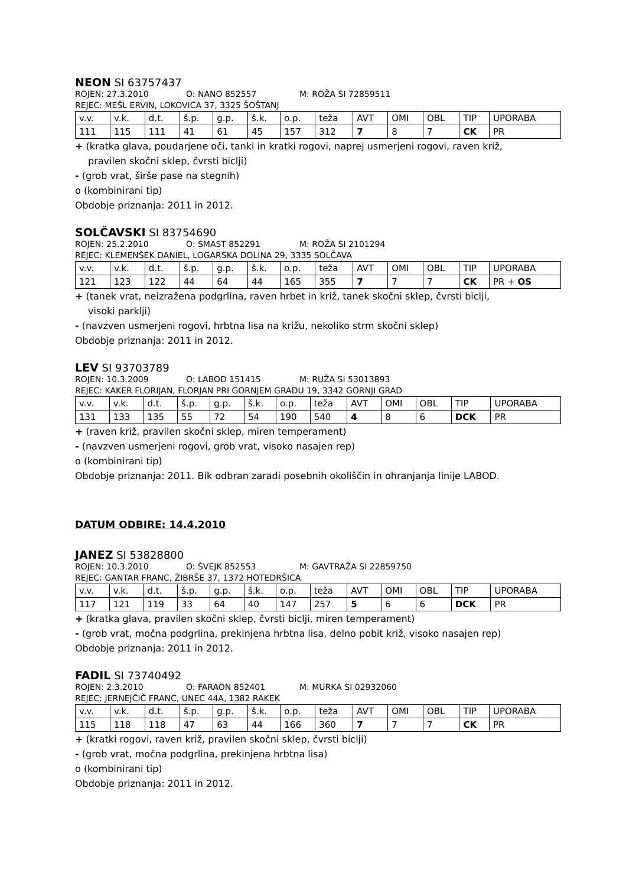NEON SI 63757437
ROJEN: 27.3.2010 O: NANO 852557 M: ROŽA SI 72859511
REJEC: MEŠL ERVIN, LOKOVICA 37, 3325 ŠOŠTANJ
| v.v. | v.k. | d.t. | š.p. | g.p. | š.k. | o.p. | teža | AVT | OMI | OBL | TIP | UPORABA |
| 111 | 115 | 111 | 41 | 61 | 45 | 157 | 312 | 7 | 8 | 7 | CK | PR |
+ (kratka glava, poudarjene oči, tanki in kratki rogovi, naprej usmerjeni rogovi, raven križ,
pravilen skočni sklep, čvrsti biclji)
- (grob vrat, širše pase na stegnih)
o (kombinirani tip)
Obdobje priznanja: 2011 in 2012.
SOLČAVSKI SI 83754690
ROJEN: 25.2.2010 O: SMAST 852291 M: ROŽA SI 2101294
REJEC: KLEMENŠEK DANIEL, LOGARSKA DOLINA 29, 3335 SOLČAVA
| v.v. | v.k. | d.t. | š.p. | g.p. | š.k. | o.p. | teža | AVT | OMI | OBL | TIP | UPORABA |
| 121 | 123 | 122 | 44 | 64 | 44 | 165 | 355 | 7 | 7 | 7 | CK | PR + OS |
+ (tanek vrat, neizražena podgrlina, raven hrbet in križ, tanek skočni sklep, čvrsti biclji,
visoki parklji)
- (navzven usmerjeni rogovi, hrbtna lisa na križu, nekoliko strm skočni sklep)
Obdobje priznanja: 2011 in 2012.
LEV SI 93703789
ROJEN: 10.3.2009 O: LABOD 151415 M: RUŽA SI 53013893
REJEC: KAKER FLORIJAN, FLORJAN PRI GORNJEM GRADU 19, 3342 GORNJI GRAD
| v.v. | v.k. | d.t. | š.p. | g.p. | š.k. | o.p. | teža | AVT | OMI | OBL | TIP | UPORABA |
| 131 | 133 | 135 | 55 | 72 | 54 | 190 | 540 | 4 | 8 | 6 | DCK | PR |
+ (raven križ, pravilen skočni sklep, miren temperament)
- (navzven usmerjeni rogovi, grob vrat, visoko nasajen rep)
o (kombinirani tip)
Obdobje priznanja: 2011. Bik odbran zaradi posebnih okoliščin in ohranjanja linije LABOD.
DATUM ODBIRE: 14.4.2010
JANEZ SI 53828800
ROJEN: 10.3.2010 O: ŠVEJK 852553 M: GAVTRAŽA SI 22859750
REJEC: GANTAR FRANC, ŽIBRŠE 37, 1372 HOTEDRŠICA
| v.v. | v.k. | d.t. | š.p. | g.p. | š.k. | o.p. | teža | AVT | OMI | OBL | TIP | UPORABA |
| 117 | 121 | 119 | 33 | 64 | 40 | 147 | 257 | 5 | 6 | 6 | DCK | PR |
+ (kratka glava, pravilen skočni sklep, čvrsti biclji, miren temperament)
- (grob vrat, močna podgrlina, prekinjena hrbtna lisa, delno pobit križ, visoko nasajen rep)
Obdobje priznanja: 2011 in 2012.
FADIL SI 73740492
ROJEN: 2.3.2010 O: FARAON 852401 M: MURKA SI 02932060
REJEC: JERNEJČIČ FRANC, UNEC 44A, 1382 RAKEK
| v.v. | v.k. | d.t. | š.p. | g.p. | š.k. | o.p. | teža | AVT | OMI | OBL | TIP | UPORABA |
| 115 | 118 | 118 | 47 | 63 | 44 | 166 | 360 | 7 | 7 | 7 | CK | PR |
+ (kratki rogovi, raven križ, pravilen skočni sklep, čvrsti biclji)
- (grob vrat, močna podgrlina, prekinjena hrbtna lisa)
o (kombinirani tip)
Obdobje priznanja: 2011 in 2012.